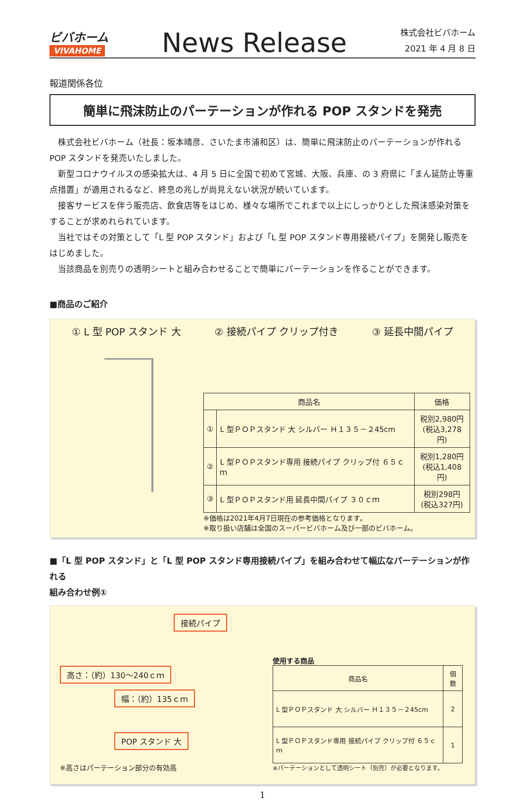ビバホーム
VIVAHOME
News Release
株式会社ビバホーム
2021 年 4 月 8 日
報道関係各位
簡単に飛沫防止のパーテーションが作れる POP スタンドを発売
　株式会社ビバホーム（社長：坂本晴彦、さいたま市浦和区）は、簡単に飛沫防止のパーテーションが作れる POP スタンドを発売いたしました。
　新型コロナウイルスの感染拡大は、4 月 5 日に全国で初めて宮城、大阪、兵庫、の 3 府県に「まん延防止等重点措置」が適用されるなど、終息の兆しが尚見えない状況が続いています。
　接客サービスを伴う販売店、飲食店等をはじめ、様々な場所でこれまで以上にしっかりとした飛沫感染対策をすることが求めれられています。
　当社ではその対策として「L 型 POP スタンド」および「L 型 POP スタンド専用接続パイプ」を開発し販売をはじめました。
　当該商品を別売りの透明シートと組み合わせることで簡単にパーテーションを作ることができます。
■商品のご紹介
① L 型 POP スタンド 大 ② 接続パイプ クリップ付き ③ 延長中間パイプ
| 商品名 | | 価格 |
| --- | --- | --- |
| ① | L 型ＰＯＰスタンド 大 シルバー Ｈ１３５－２45cm | 税別2,980円 (税込3,278円) |
| ② | L 型ＰＯＰスタンド専用 接続パイプ クリップ付 ６５ｃｍ | 税別1,280円 (税込1,408円) |
| ③ | L 型ＰＯＰスタンド用 延長中間パイプ ３０ｃｍ | 税別298円 (税込327円) |
※価格は2021年4月7日現在の参考価格となります。
※取り扱い店舗は全国のスーパービバホーム及び一部のビバホーム。
■「L 型 POP スタンド」と「L 型 POP スタンド専用接続パイプ」を組み合わせて幅広なパーテーションが作れる
組み合わせ例①
接続パイプ
高さ：（約）130～240ｃｍ
幅：（約）135ｃｍ
POP スタンド 大
※高さはパーテーション部分の有効高
使用する商品
| 商品名 | 個数 |
| --- | --- |
| L 型ＰＯＰスタンド 大 シルバー Ｈ１３５－２45cm | 2 |
| L 型ＰＯＰスタンド専用 接続パイプ クリップ付 ６５ｃｍ | 1 |
※パーテーションとして透明シート（別売）が必要となります。
1